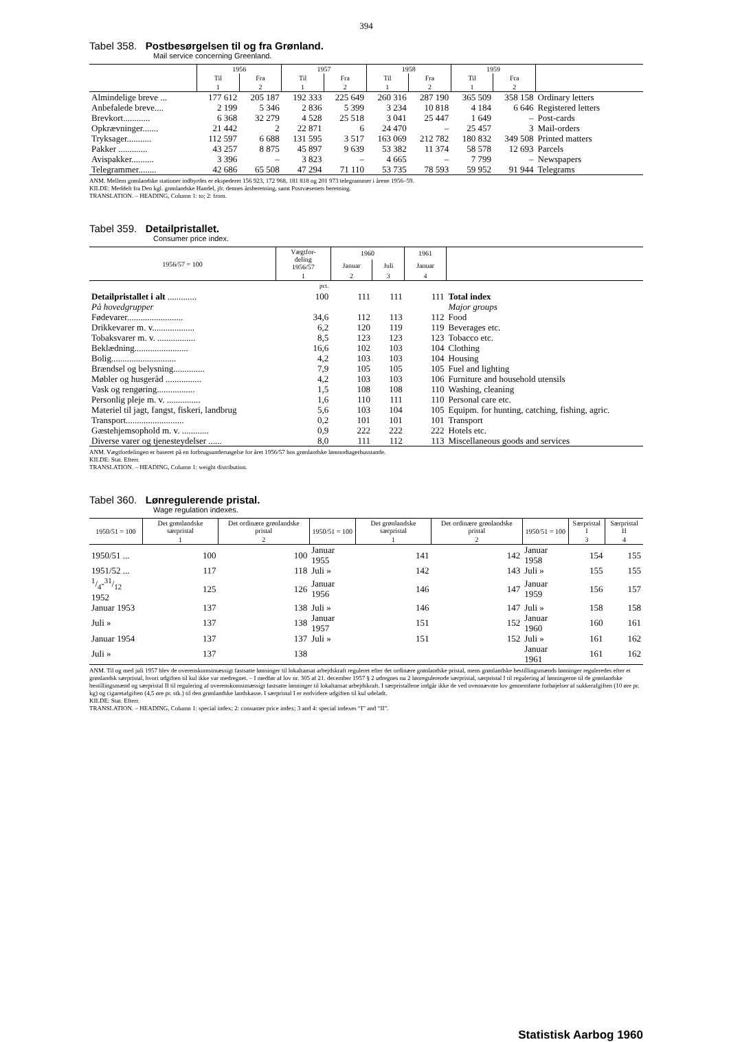394
Tabel 358. Postbesørgelsen til og fra Grønland.
Mail service concerning Greenland.
| | 1956 | | 1957 | | 1958 | | 1959 | | |
| --- | --- | --- | --- | --- | --- | --- | --- | --- | --- |
| | Til | Fra | Til | Fra | Til | Fra | Til | Fra | |
| | 1 | 2 | 1 | 2 | 1 | 2 | 1 | 2 | |
| Almindelige breve ... | 177 612 | 205 187 | 192 333 | 225 649 | 260 316 | 287 190 | 365 509 | 358 158 | Ordinary letters |
| Anbefalede breve.... | 2 199 | 5 346 | 2 836 | 5 399 | 3 234 | 10 818 | 4 184 | 6 646 | Registered letters |
| Brevkort............ | 6 368 | 32 279 | 4 528 | 25 518 | 3 041 | 25 447 | 1 649 | – | Post-cards |
| Opkrævninger....... | 21 442 | 2 | 22 871 | 6 | 24 470 | – | 25 457 | 3 | Mail-orders |
| Tryksager........... | 112 597 | 6 688 | 131 595 | 3 517 | 163 069 | 212 782 | 180 832 | 349 508 | Printed matters |
| Pakker ............. | 43 257 | 8 875 | 45 897 | 9 639 | 53 382 | 11 374 | 58 578 | 12 693 | Parcels |
| Avispakker.......... | 3 396 | – | 3 823 | – | 4 665 | – | 7 799 | – | Newspapers |
| Telegrammer........ | 42 686 | 65 508 | 47 294 | 71 110 | 53 735 | 78 593 | 59 952 | 91 944 | Telegrams |
ANM. Mellem grønlandske stationer indbyrdes er ekspederet 156 923, 172 968, 181 818 og 201 973 telegrammer i årene 1956–59.
KILDE: Meddelt fra Den kgl. grønlandske Handel, jfr. dennes årsberetning, samt Postvæsenets beretning.
TRANSLATION. – HEADING, Column 1: to; 2: from.
Tabel 359. Detailpristallet.
Consumer price index.
| 1956/57 = 100 | Vægtfor- deling 1956/57 | 1960 | | 1961 | |
| --- | --- | --- | --- | --- | --- |
| | | Januar | Juli | Januar | |
| | 1 | 2 | 3 | 4 | |
| | pct. | | | | |
| Detailpristallet i alt ............. | 100 | 111 | 111 | 111 | Total index |
| På hovedgrupper | | | | | Major groups |
| Fødevarer......................... | 34,6 | 112 | 113 | 112 | Food |
| Drikkevarer m. v................... | 6,2 | 120 | 119 | 119 | Beverages etc. |
| Tobaksvarer m. v. ................. | 8,5 | 123 | 123 | 123 | Tobacco etc. |
| Beklædning........................ | 16,6 | 102 | 103 | 104 | Clothing |
| Bolig............................. | 4,2 | 103 | 103 | 104 | Housing |
| Brændsel og belysning.............. | 7,9 | 105 | 105 | 105 | Fuel and lighting |
| Møbler og husgeråd ................ | 4,2 | 103 | 103 | 106 | Furniture and household utensils |
| Vask og rengøring................. | 1,5 | 108 | 108 | 110 | Washing, cleaning |
| Personlig pleje m. v. ............... | 1,6 | 110 | 111 | 110 | Personal care etc. |
| Materiel til jagt, fangst, fiskeri, landbrug | 5,6 | 103 | 104 | 105 | Equipm. for hunting, catching, fishing, agric. |
| Transport.......................... | 0,2 | 101 | 101 | 101 | Transport |
| Gæstehjemsophold m. v. ............ | 0,9 | 222 | 222 | 222 | Hotels etc. |
| Diverse varer og tjenesteydelser ...... | 8,0 | 111 | 112 | 113 | Miscellaneous goods and services |
ANM. Vægtfordelingen er baseret på en forbrugsundersøgelse for året 1956/57 hos grønlandske lønmodtagerhusstande.
KILDE: Stat. Efterr.
TRANSLATION. – HEADING, Column 1: weight distribution.
Tabel 360. Lønregulerende pristal.
Wage regulation indexes.
| 1950/51 = 100 | Det grønlandske særpristal | Det ordinære grønlandske pristal | 1950/51 = 100 | Det grønlandske særpristal | Det ordinære grønlandske pristal | 1950/51 = 100 | Særpristal I | Særpristal II |
| --- | --- | --- | --- | --- | --- | --- | --- | --- |
| | 1 | 2 | | 1 | 2 | | 3 | 4 |
| 1950/51 ... | 100 | 100 | Januar 1955 | 141 | 142 | Januar 1958 | 154 | 155 |
| 1951/52 ... | 117 | 118 | Juli » | 142 | 143 | Juli » | 155 | 155 |
| 1/4-31/12 1952 | 125 | 126 | Januar 1956 | 146 | 147 | Januar 1959 | 156 | 157 |
| Januar 1953 | 137 | 138 | Juli » | 146 | 147 | Juli » | 158 | 158 |
| Juli » | 137 | 138 | Januar 1957 | 151 | 152 | Januar 1960 | 160 | 161 |
| Januar 1954 | 137 | 137 | Juli » | 151 | 152 | Juli » | 161 | 162 |
| Juli » | 137 | 138 | | | | Januar 1961 | 161 | 162 |
ANM. Til og med juli 1957 blev de overenskomstmæssigt fastsatte lønninger til lokaltansat arbejdskraft reguleret efter det ordinære grønlandske pristal, mens grønlandske bestillingsmænds lønninger reguleredes efter et grønlandsk særpristal, hvori udgiften til kul ikke var medregnet. – I medfør af lov nr. 305 af 21. december 1957 § 2 udregnes nu 2 lønregulerende særpristal, særpristal I til regulering af lønningerne til de grønlandske bestillingsmænd og særpristal II til regulering af overenskomstmæssigt fastsatte lønninger til lokaltansat arbejdskraft. I særpristallene indgår ikke de ved ovennævnte lov gennemførte forhøjelser af sukkerafgiften (10 øre pr. kg) og cigaretafgiften (4,5 øre pr. stk.) til den grønlandske landskasse. I særpristal I er endvidere udgiften til kul udeladt.
KILDE: Stat. Efterr.
TRANSLATION. – HEADING, Column 1: special index; 2: consumer price index; 3 and 4: special indexes “I” and “II”.
Statistisk Aarbog 1960